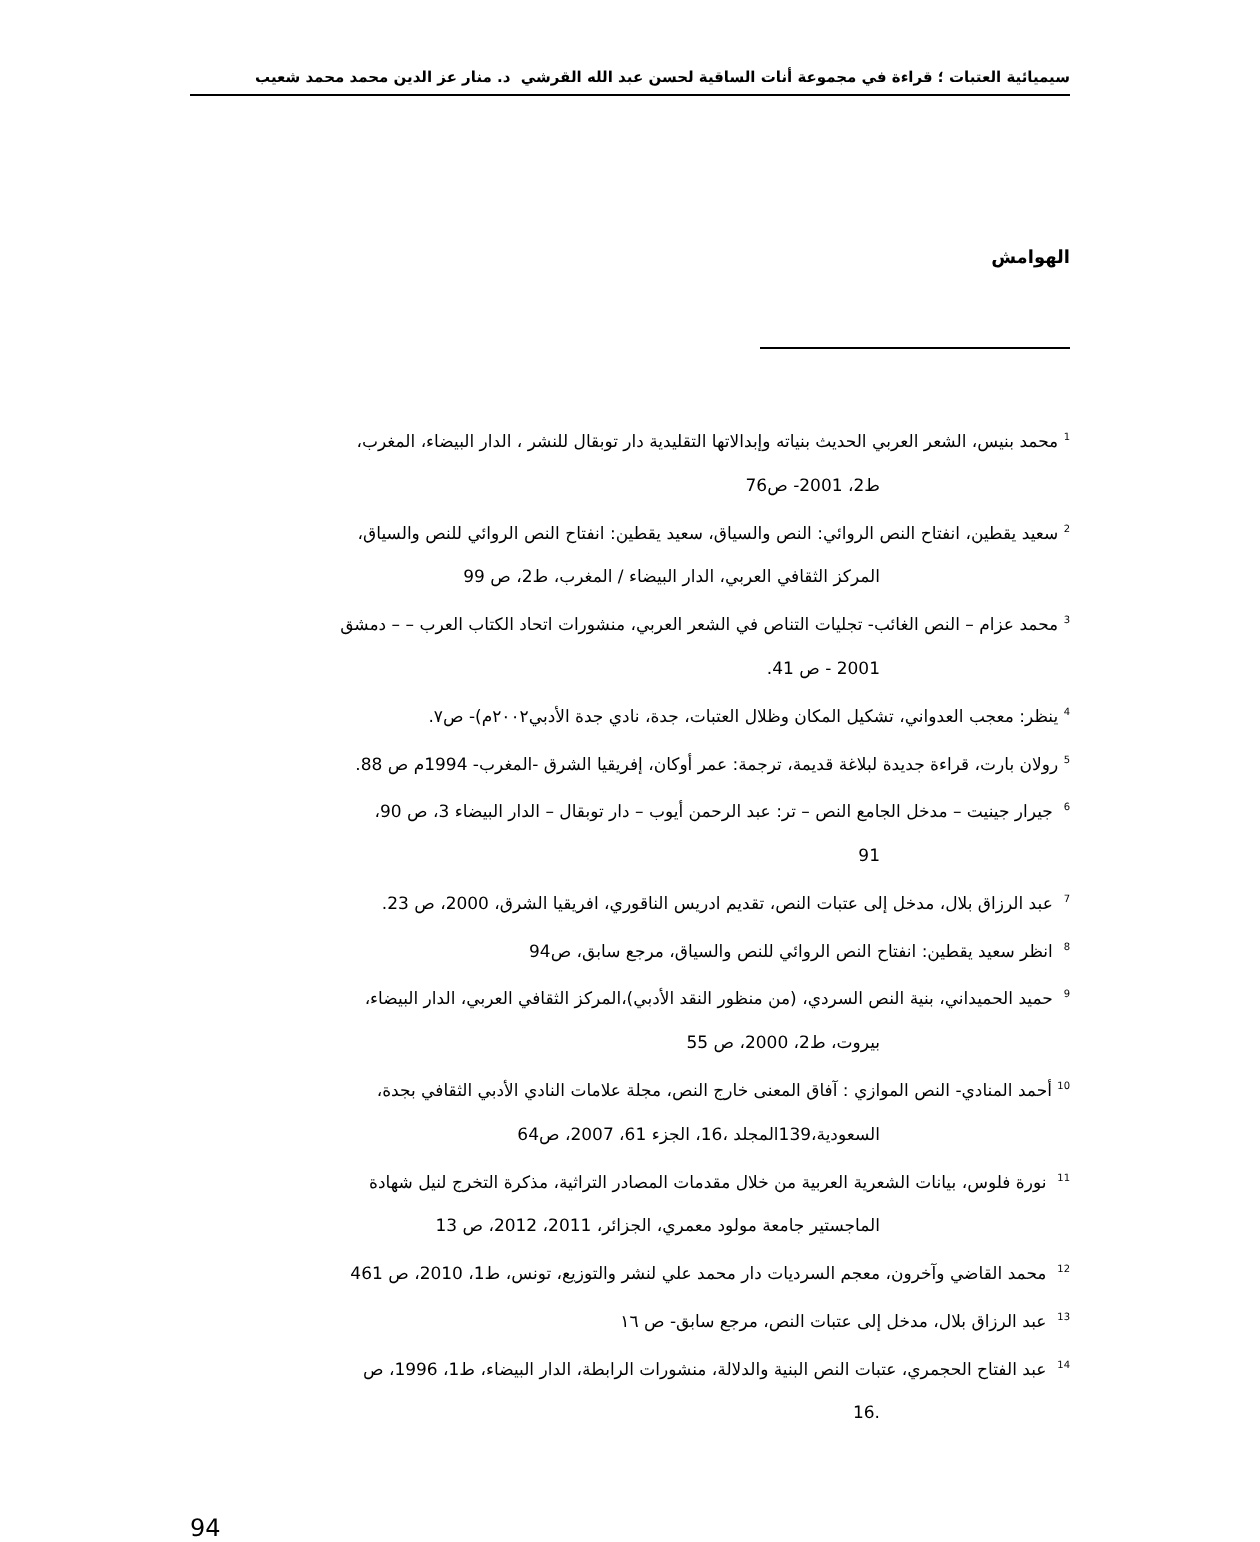سيميائية العتبات ؛ قراءة في مجموعة أنات الساقية لحسن عبد الله القرشي د. منار عز الدين محمد محمد شعيب
الهوامش
<sup>1</sup> محمد بنيس، الشعر العربي الحديث بنياته وإبدالاتها التقليدية دار توبقال للنشر ، الدار البيضاء، المغرب،
ط2، 2001- ص76
<sup>2</sup> سعيد يقطين، انفتاح النص الروائي: النص والسياق، سعيد يقطين: انفتاح النص الروائي للنص والسياق،
المركز الثقافي العربي، الدار البيضاء / المغرب، ط2، ص 99
<sup>3</sup> محمد عزام – النص الغائب- تجليات التناص في الشعر العربي، منشورات اتحاد الكتاب العرب – – دمشق
2001 - ص 41.
<sup>4</sup> ينظر: معجب العدواني، تشكيل المكان وظلال العتبات، جدة، نادي جدة الأدبي٢٠٠٢م)- ص٧.
<sup>5</sup> رولان بارت، قراءة جديدة لبلاغة قديمة، ترجمة: عمر أوكان، إفريقيا الشرق -المغرب- 1994م ص 88.
<sup>6</sup> جيرار جينيت – مدخل الجامع النص – تر: عبد الرحمن أيوب – دار توبقال – الدار البيضاء 3، ص 90،
91
<sup>7</sup> عبد الرزاق بلال، مدخل إلى عتبات النص، تقديم ادريس الناقوري، افريقيا الشرق، 2000، ص 23.
<sup>8</sup> انظر سعيد يقطين: انفتاح النص الروائي للنص والسياق، مرجع سابق، ص94
<sup>9</sup> حميد الحميداني، بنية النص السردي، (من منظور النقد الأدبي)،المركز الثقافي العربي، الدار البيضاء،
بيروت، ط2، 2000، ص 55
<sup>10</sup> أحمد المنادي- النص الموازي : آفاق المعنى خارج النص، مجلة علامات النادي الأدبي الثقافي بجدة،
السعودية،139المجلد ،16، الجزء 61، 2007، ص64
<sup>11</sup> نورة فلوس، بيانات الشعرية العربية من خلال مقدمات المصادر التراثية، مذكرة التخرج لنيل شهادة
الماجستير جامعة مولود معمري، الجزائر، 2011، 2012، ص 13
<sup>12</sup> محمد القاضي وآخرون، معجم السرديات دار محمد علي لنشر والتوزيع، تونس، ط1، 2010، ص 461
<sup>13</sup> عبد الرزاق بلال، مدخل إلى عتبات النص، مرجع سابق- ص ١٦
<sup>14</sup> عبد الفتاح الحجمري، عتبات النص البنية والدلالة، منشورات الرابطة، الدار البيضاء، ط1، 1996، ص
.16
94